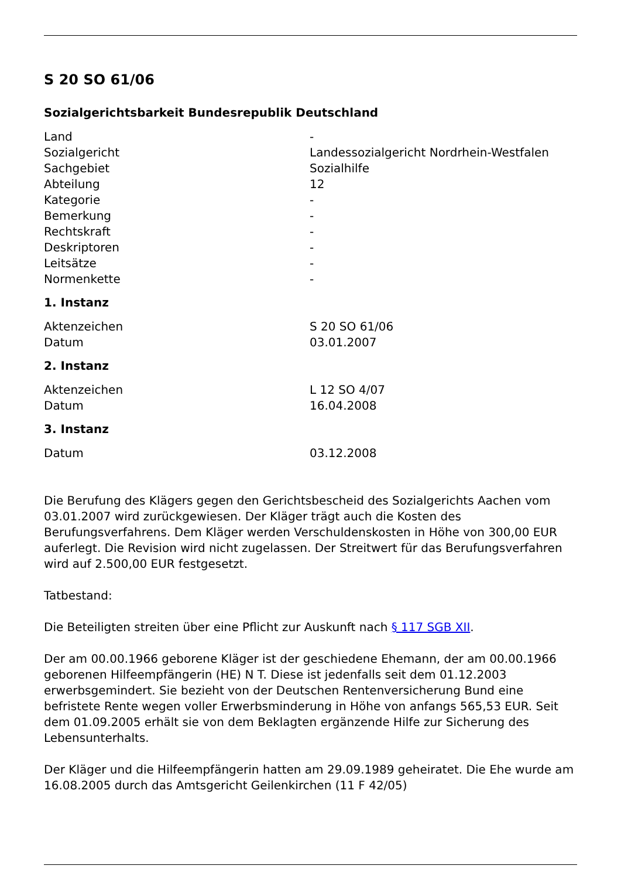S 20 SO 61/06
Sozialgerichtsbarkeit Bundesrepublik Deutschland
| Land | - |
| Sozialgericht | Landessozialgericht Nordrhein-Westfalen |
| Sachgebiet | Sozialhilfe |
| Abteilung | 12 |
| Kategorie | - |
| Bemerkung | - |
| Rechtskraft | - |
| Deskriptoren | - |
| Leitsätze | - |
| Normenkette | - |
1. Instanz
| Aktenzeichen | S 20 SO 61/06 |
| Datum | 03.01.2007 |
2. Instanz
| Aktenzeichen | L 12 SO 4/07 |
| Datum | 16.04.2008 |
3. Instanz
| Datum | 03.12.2008 |
Die Berufung des Klägers gegen den Gerichtsbescheid des Sozialgerichts Aachen vom 03.01.2007 wird zurückgewiesen. Der Kläger trägt auch die Kosten des Berufungsverfahrens. Dem Kläger werden Verschuldenskosten in Höhe von 300,00 EUR auferlegt. Die Revision wird nicht zugelassen. Der Streitwert für das Berufungsverfahren wird auf 2.500,00 EUR festgesetzt.
Tatbestand:
Die Beteiligten streiten über eine Pflicht zur Auskunft nach § 117 SGB XII.
Der am 00.00.1966 geborene Kläger ist der geschiedene Ehemann, der am 00.00.1966 geborenen Hilfeempfängerin (HE) N T. Diese ist jedenfalls seit dem 01.12.2003 erwerbsgemindert. Sie bezieht von der Deutschen Rentenversicherung Bund eine befristete Rente wegen voller Erwerbsminderung in Höhe von anfangs 565,53 EUR. Seit dem 01.09.2005 erhält sie von dem Beklagten ergänzende Hilfe zur Sicherung des Lebensunterhalts.
Der Kläger und die Hilfeempfängerin hatten am 29.09.1989 geheiratet. Die Ehe wurde am 16.08.2005 durch das Amtsgericht Geilenkirchen (11 F 42/05)